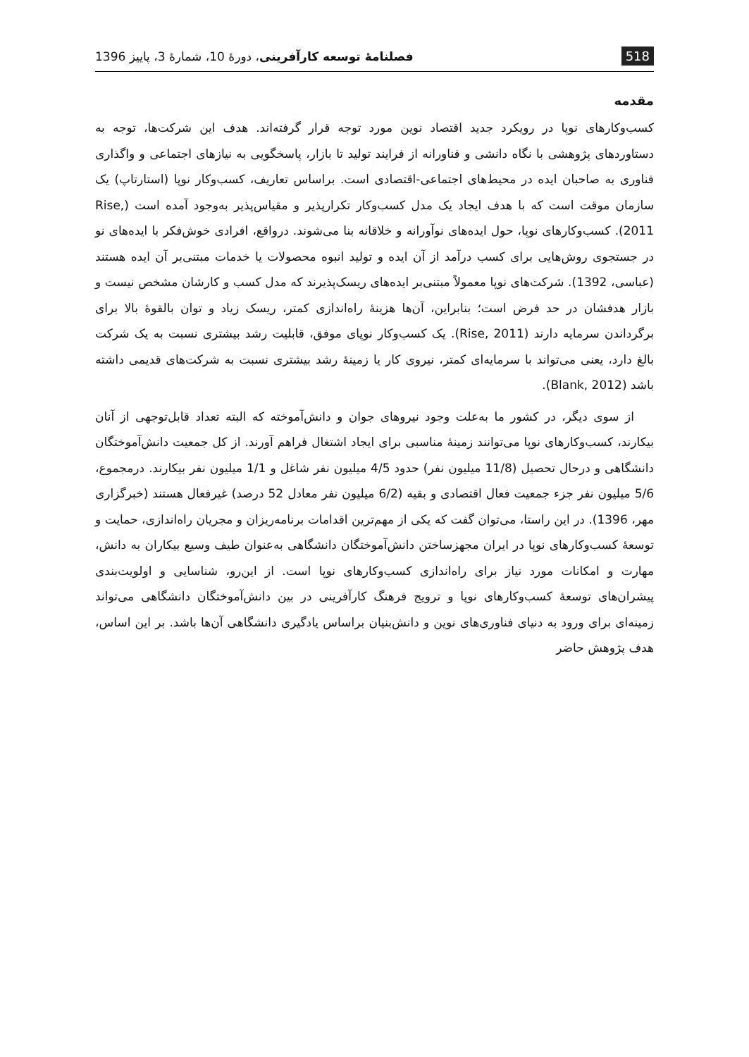518 فصلنامهٔ توسعه کارآفرینی، دورهٔ 10، شمارهٔ 3، پاییز 1396
مقدمه
کسب‌وکارهای نوپا در رویکرد جدید اقتصاد نوین مورد توجه قرار گرفته‌اند. هدف این شرکت‌ها، توجه به دستاوردهای پژوهشی با نگاه دانشی و فناورانه از فرایند تولید تا بازار، پاسخگویی به نیازهای اجتماعی و واگذاری فناوری به صاحبان ایده در محیط‌های اجتماعی-اقتصادی است. براساس تعاریف، کسب‌وکار نوپا (استارتاپ) یک سازمان موقت است که با هدف ایجاد یک مدل کسب‌وکار تکرارپذیر و مقیاس‌پذیر به‌وجود آمده است (Rise, 2011). کسب‌وکارهای نوپا، حول ایده‌های نوآورانه و خلاقانه بنا می‌شوند. درواقع، افرادی خوش‌فکر با ایده‌های نو در جستجوی روش‌هایی برای کسب درآمد از آن ایده و تولید انبوه محصولات یا خدمات مبتنی‌بر آن ایده هستند (عباسی، 1392). شرکت‌های نوپا معمولاً مبتنی‌بر ایده‌های ریسک‌پذیرند که مدل کسب و کارشان مشخص نیست و بازار هدفشان در حد فرض است؛ بنابراین، آن‌ها هزینهٔ راه‌اندازی کمتر، ریسک زیاد و توان بالقوهٔ بالا برای برگرداندن سرمایه دارند (Rise, 2011). یک کسب‌وکار نوپای موفق، قابلیت رشد بیشتری نسبت به یک شرکت بالغ دارد، یعنی می‌تواند با سرمایه‌ای کمتر، نیروی کار یا زمینهٔ رشد بیشتری نسبت به شرکت‌های قدیمی داشته باشد (Blank, 2012).
از سوی دیگر، در کشور ما به‌علت وجود نیروهای جوان و دانش‌آموخته که البته تعداد قابل‌توجهی از آنان بیکارند، کسب‌وکارهای نوپا می‌توانند زمینهٔ مناسبی برای ایجاد اشتغال فراهم آورند. از کل جمعیت دانش‌آموختگان دانشگاهی و درحال تحصیل (11/8 میلیون نفر) حدود 4/5 میلیون نفر شاغل و 1/1 میلیون نفر بیکارند. درمجموع، 5/6 میلیون نفر جزء جمعیت فعال اقتصادی و بقیه (6/2 میلیون نفر معادل 52 درصد) غیرفعال هستند (خبرگزاری مهر، 1396). در این راستا، می‌توان گفت که یکی از مهم‌ترین اقدامات برنامه‌ریزان و مجریان راه‌اندازی، حمایت و توسعهٔ کسب‌وکارهای نوپا در ایران مجهزساختن دانش‌آموختگان دانشگاهی به‌عنوان طیف وسیع بیکاران به دانش، مهارت و امکانات مورد نیاز برای راه‌اندازی کسب‌وکارهای نوپا است. از این‌رو، شناسایی و اولویت‌بندی پیشران‌های توسعهٔ کسب‌وکارهای نوپا و ترویج فرهنگ کارآفرینی در بین دانش‌آموختگان دانشگاهی می‌تواند زمینه‌ای برای ورود به دنیای فناوری‌های نوین و دانش‌بنیان براساس یادگیری دانشگاهی آن‌ها باشد. بر این اساس، هدف پژوهش حاضر